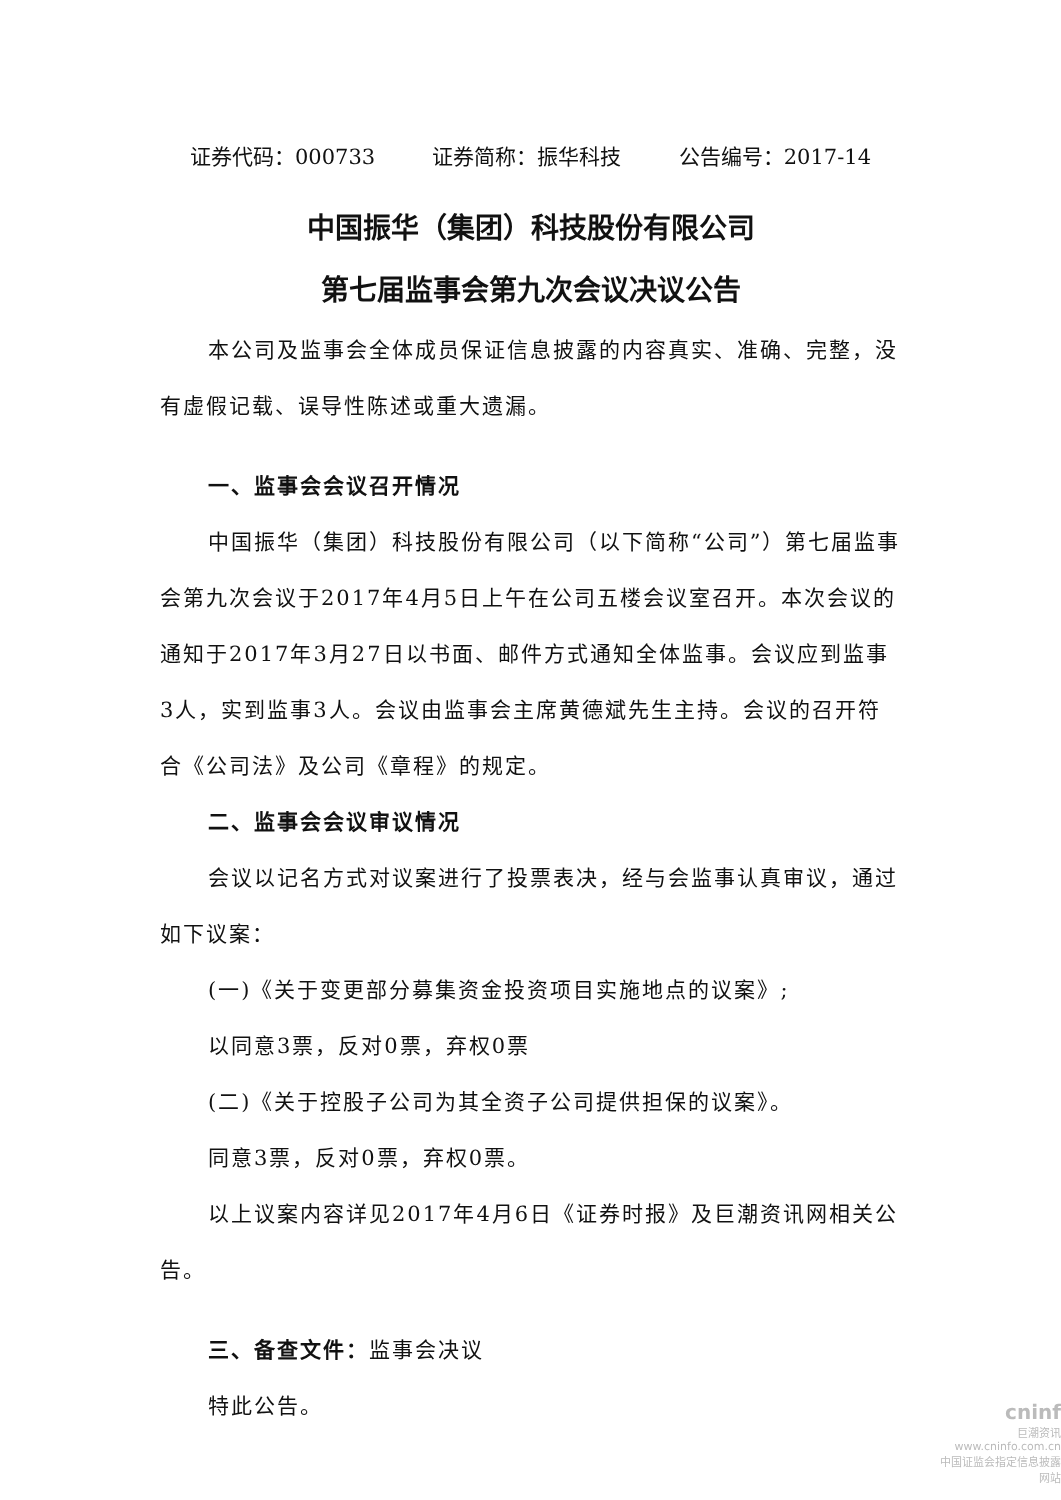证券代码：000733 证券简称：振华科技 公告编号：2017-14
中国振华（集团）科技股份有限公司
第七届监事会第九次会议决议公告
本公司及监事会全体成员保证信息披露的内容真实、准确、完整，没有虚假记载、误导性陈述或重大遗漏。
一、监事会会议召开情况
中国振华（集团）科技股份有限公司（以下简称“公司”）第七届监事会第九次会议于2017年4月5日上午在公司五楼会议室召开。本次会议的通知于2017年3月27日以书面、邮件方式通知全体监事。会议应到监事3人，实到监事3人。会议由监事会主席黄德斌先生主持。会议的召开符合《公司法》及公司《章程》的规定。
二、监事会会议审议情况
会议以记名方式对议案进行了投票表决，经与会监事认真审议，通过如下议案：
(一)《关于变更部分募集资金投资项目实施地点的议案》;
以同意3票，反对0票，弃权0票
(二)《关于控股子公司为其全资子公司提供担保的议案》。
同意3票，反对0票，弃权0票。
以上议案内容详见2017年4月6日《证券时报》及巨潮资讯网相关公告。
三、备查文件：监事会决议
特此公告。
cninf
巨潮资讯
www.cninfo.com.cn
中国证监会指定信息披露网站